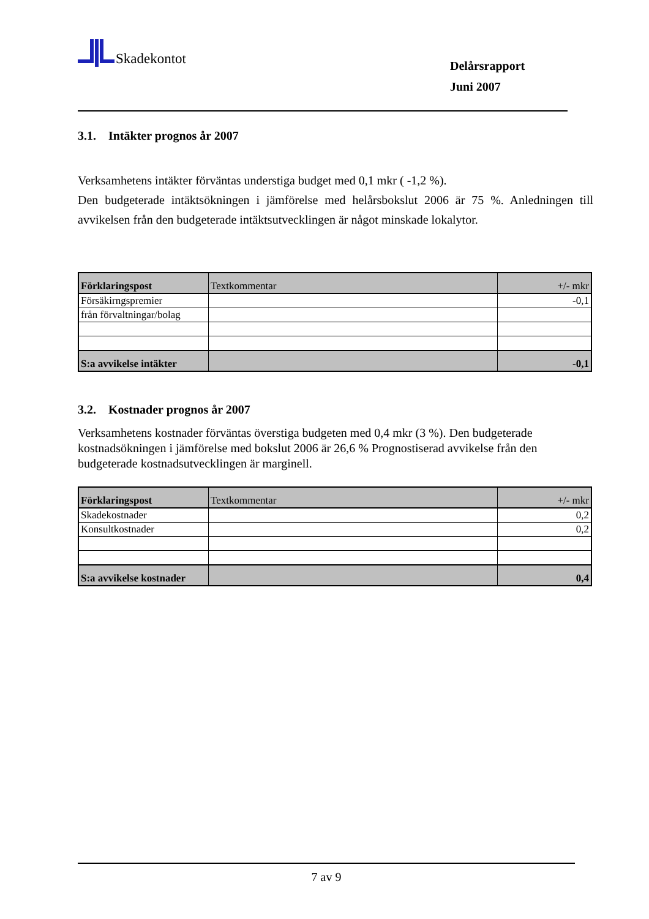Skadekontot
Delårsrapport
Juni 2007
3.1. Intäkter prognos år 2007
Verksamhetens intäkter förväntas understiga budget med 0,1 mkr ( -1,2 %).
Den budgeterade intäktsökningen i jämförelse med helårsbokslut 2006 är 75 %. Anledningen till avvikelsen från den budgeterade intäktsutvecklingen är något minskade lokalytor.
| Förklaringspost | Textkommentar | +/- mkr |
| Försäkirngspremier | | -0,1 |
| från förvaltningar/bolag | | |
| S:a avvikelse intäkter | | -0,1 |
3.2. Kostnader prognos år 2007
Verksamhetens kostnader förväntas överstiga budgeten med 0,4 mkr (3 %). Den budgeterade kostnadsökningen i jämförelse med bokslut 2006 är 26,6 % Prognostiserad avvikelse från den budgeterade kostnadsutvecklingen är marginell.
| Förklaringspost | Textkommentar | +/- mkr |
| Skadekostnader | | 0,2 |
| Konsultkostnader | | 0,2 |
| S:a avvikelse kostnader | | 0,4 |
7 av 9